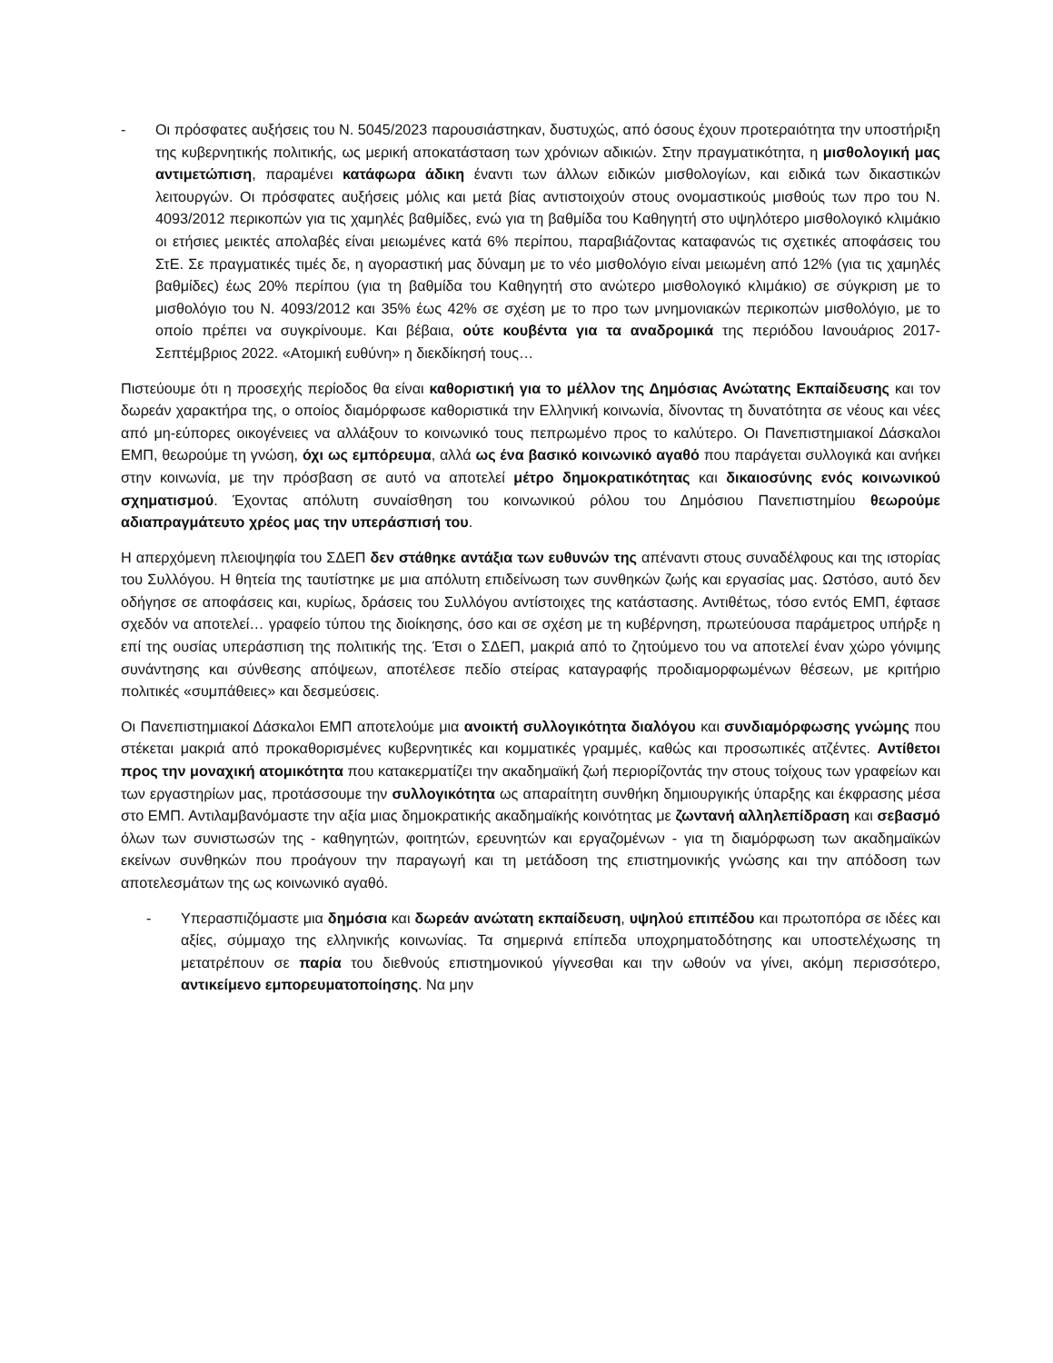- Οι πρόσφατες αυξήσεις του Ν. 5045/2023 παρουσιάστηκαν, δυστυχώς, από όσους έχουν προτεραιότητα την υποστήριξη της κυβερνητικής πολιτικής, ως μερική αποκατάσταση των χρόνιων αδικιών. Στην πραγματικότητα, η μισθολογική μας αντιμετώπιση, παραμένει κατάφωρα άδικη έναντι των άλλων ειδικών μισθολογίων, και ειδικά των δικαστικών λειτουργών. Οι πρόσφατες αυξήσεις μόλις και μετά βίας αντιστοιχούν στους ονομαστικούς μισθούς των προ του Ν. 4093/2012 περικοπών για τις χαμηλές βαθμίδες, ενώ για τη βαθμίδα του Καθηγητή στο υψηλότερο μισθολογικό κλιμάκιο οι ετήσιες μεικτές απολαβές είναι μειωμένες κατά 6% περίπου, παραβιάζοντας καταφανώς τις σχετικές αποφάσεις του ΣτΕ. Σε πραγματικές τιμές δε, η αγοραστική μας δύναμη με το νέο μισθολόγιο είναι μειωμένη από 12% (για τις χαμηλές βαθμίδες) έως 20% περίπου (για τη βαθμίδα του Καθηγητή στο ανώτερο μισθολογικό κλιμάκιο) σε σύγκριση με το μισθολόγιο του Ν. 4093/2012 και 35% έως 42% σε σχέση με το προ των μνημονιακών περικοπών μισθολόγιο, με το οποίο πρέπει να συγκρίνουμε. Και βέβαια, ούτε κουβέντα για τα αναδρομικά της περιόδου Ιανουάριος 2017-Σεπτέμβριος 2022. «Ατομική ευθύνη» η διεκδίκησή τους…
Πιστεύουμε ότι η προσεχής περίοδος θα είναι καθοριστική για το μέλλον της Δημόσιας Ανώτατης Εκπαίδευσης και τον δωρεάν χαρακτήρα της, ο οποίος διαμόρφωσε καθοριστικά την Ελληνική κοινωνία, δίνοντας τη δυνατότητα σε νέους και νέες από μη-εύπορες οικογένειες να αλλάξουν το κοινωνικό τους πεπρωμένο προς το καλύτερο. Οι Πανεπιστημιακοί Δάσκαλοι ΕΜΠ, θεωρούμε τη γνώση, όχι ως εμπόρευμα, αλλά ως ένα βασικό κοινωνικό αγαθό που παράγεται συλλογικά και ανήκει στην κοινωνία, με την πρόσβαση σε αυτό να αποτελεί μέτρο δημοκρατικότητας και δικαιοσύνης ενός κοινωνικού σχηματισμού. Έχοντας απόλυτη συναίσθηση του κοινωνικού ρόλου του Δημόσιου Πανεπιστημίου θεωρούμε αδιαπραγμάτευτο χρέος μας την υπεράσπισή του.
Η απερχόμενη πλειοψηφία του ΣΔΕΠ δεν στάθηκε αντάξια των ευθυνών της απέναντι στους συναδέλφους και της ιστορίας του Συλλόγου. Η θητεία της ταυτίστηκε με μια απόλυτη επιδείνωση των συνθηκών ζωής και εργασίας μας. Ωστόσο, αυτό δεν οδήγησε σε αποφάσεις και, κυρίως, δράσεις του Συλλόγου αντίστοιχες της κατάστασης. Αντιθέτως, τόσο εντός ΕΜΠ, έφτασε σχεδόν να αποτελεί… γραφείο τύπου της διοίκησης, όσο και σε σχέση με τη κυβέρνηση, πρωτεύουσα παράμετρος υπήρξε η επί της ουσίας υπεράσπιση της πολιτικής της. Έτσι ο ΣΔΕΠ, μακριά από το ζητούμενο του να αποτελεί έναν χώρο γόνιμης συνάντησης και σύνθεσης απόψεων, αποτέλεσε πεδίο στείρας καταγραφής προδιαμορφωμένων θέσεων, με κριτήριο πολιτικές «συμπάθειες» και δεσμεύσεις.
Οι Πανεπιστημιακοί Δάσκαλοι ΕΜΠ αποτελούμε μια ανοικτή συλλογικότητα διαλόγου και συνδιαμόρφωσης γνώμης που στέκεται μακριά από προκαθορισμένες κυβερνητικές και κομματικές γραμμές, καθώς και προσωπικές ατζέντες. Αντίθετοι προς την μοναχική ατομικότητα που κατακερματίζει την ακαδημαϊκή ζωή περιορίζοντάς την στους τοίχους των γραφείων και των εργαστηρίων μας, προτάσσουμε την συλλογικότητα ως απαραίτητη συνθήκη δημιουργικής ύπαρξης και έκφρασης μέσα στο ΕΜΠ. Αντιλαμβανόμαστε την αξία μιας δημοκρατικής ακαδημαϊκής κοινότητας με ζωντανή αλληλεπίδραση και σεβασμό όλων των συνιστωσών της - καθηγητών, φοιτητών, ερευνητών και εργαζομένων - για τη διαμόρφωση των ακαδημαϊκών εκείνων συνθηκών που προάγουν την παραγωγή και τη μετάδοση της επιστημονικής γνώσης και την απόδοση των αποτελεσμάτων της ως κοινωνικό αγαθό.
- Υπερασπιζόμαστε μια δημόσια και δωρεάν ανώτατη εκπαίδευση, υψηλού επιπέδου και πρωτοπόρα σε ιδέες και αξίες, σύμμαχο της ελληνικής κοινωνίας. Τα σημερινά επίπεδα υποχρηματοδότησης και υποστελέχωσης τη μετατρέπουν σε παρία του διεθνούς επιστημονικού γίγνεσθαι και την ωθούν να γίνει, ακόμη περισσότερο, αντικείμενο εμπορευματοποίησης. Να μην